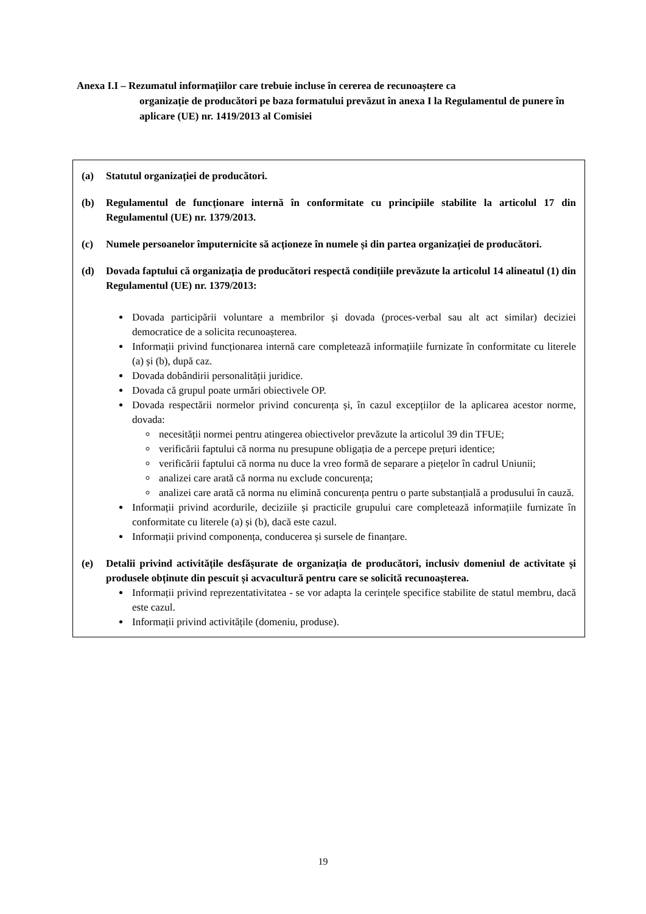Anexa I.I – Rezumatul informațiilor care trebuie incluse în cererea de recunoaștere ca
organizație de producători pe baza formatului prevăzut în anexa I la Regulamentul de punere în aplicare (UE) nr. 1419/2013 al Comisiei
(a) Statutul organizației de producători.
(b) Regulamentul de funcționare internă în conformitate cu principiile stabilite la articolul 17 din Regulamentul (UE) nr. 1379/2013.
(c) Numele persoanelor împuternicite să acționeze în numele și din partea organizației de producători.
(d) Dovada faptului că organizația de producători respectă condițiile prevăzute la articolul 14 alineatul (1) din Regulamentul (UE) nr. 1379/2013:
Dovada participării voluntare a membrilor și dovada (proces-verbal sau alt act similar) deciziei democratice de a solicita recunoașterea.
Informații privind funcționarea internă care completează informațiile furnizate în conformitate cu literele (a) și (b), după caz.
Dovada dobândirii personalității juridice.
Dovada că grupul poate urmări obiectivele OP.
Dovada respectării normelor privind concurența și, în cazul excepțiilor de la aplicarea acestor norme, dovada:
necesității normei pentru atingerea obiectivelor prevăzute la articolul 39 din TFUE;
verificării faptului că norma nu presupune obligația de a percepe prețuri identice;
verificării faptului că norma nu duce la vreo formă de separare a piețelor în cadrul Uniunii;
analizei care arată că norma nu exclude concurența;
analizei care arată că norma nu elimină concurența pentru o parte substanțială a produsului în cauză.
Informații privind acordurile, deciziile și practicile grupului care completează informațiile furnizate în conformitate cu literele (a) și (b), dacă este cazul.
Informații privind componența, conducerea și sursele de finanțare.
(e) Detalii privind activitățile desfășurate de organizația de producători, inclusiv domeniul de activitate și produsele obținute din pescuit și acvacultură pentru care se solicită recunoașterea.
Informații privind reprezentativitatea - se vor adapta la cerințele specifice stabilite de statul membru, dacă este cazul.
Informații privind activitățile (domeniu, produse).
19